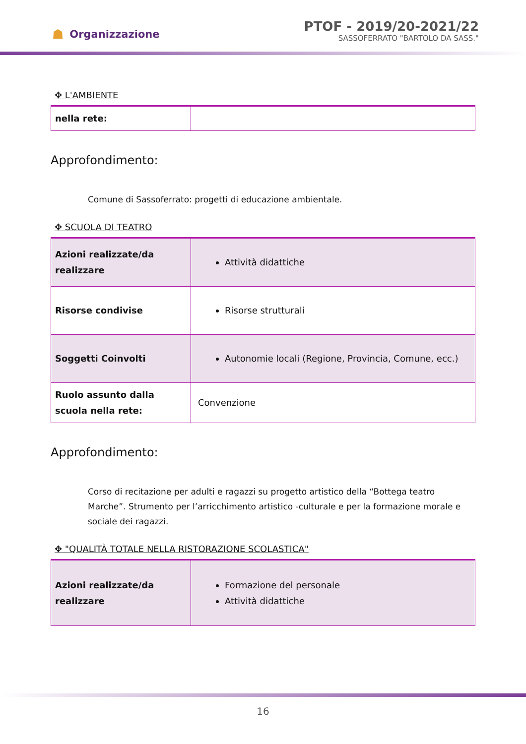☗ Organizzazione
PTOF - 2019/20-2021/22
SASSOFERRATO "BARTOLO DA SASS."
✥ L'AMBIENTE
| nella rete: | |
Approfondimento:
Comune di Sassoferrato: progetti di educazione ambientale.
✥ SCUOLA DI TEATRO
| Azioni realizzate/da realizzare | Attività didattiche |
| Risorse condivise | Risorse strutturali |
| Soggetti Coinvolti | Autonomie locali (Regione, Provincia, Comune, ecc.) |
| Ruolo assunto dalla scuola nella rete: | Convenzione |
Approfondimento:
Corso di recitazione per adulti e ragazzi su progetto artistico della “Bottega teatro Marche”. Strumento per l’arricchimento artistico -culturale e per la formazione morale e sociale dei ragazzi.
✥ "QUALITÀ TOTALE NELLA RISTORAZIONE SCOLASTICA"
| Azioni realizzate/da realizzare | Formazione del personale Attività didattiche |
16